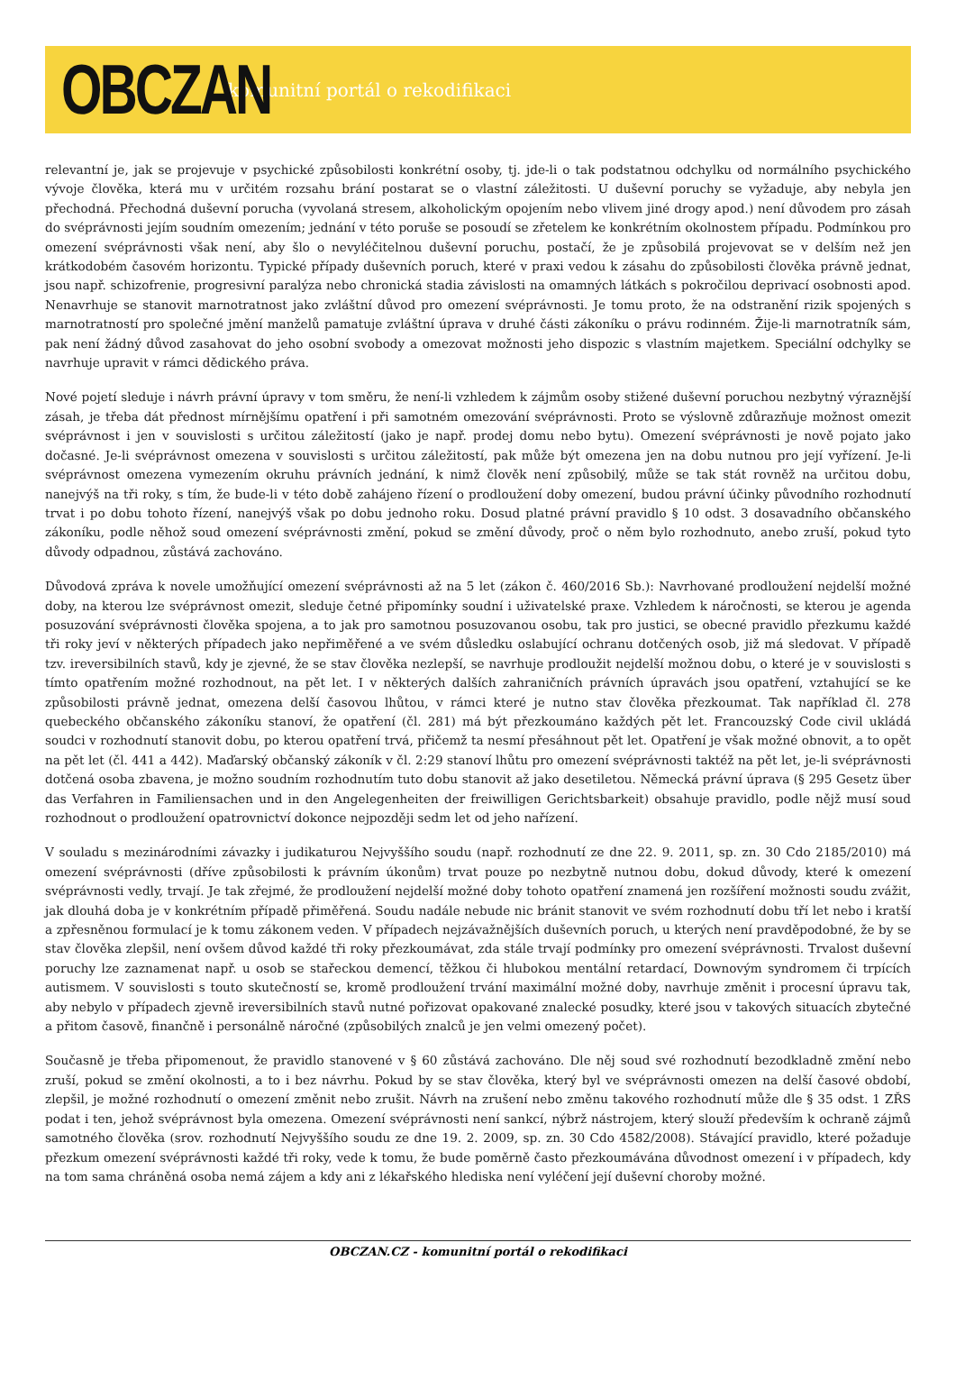OBCZAN
komunitní portál o rekodifikaci
relevantní je, jak se projevuje v psychické způsobilosti konkrétní osoby, tj. jde-li o tak podstatnou odchylku od normálního psychického vývoje člověka, která mu v určitém rozsahu brání postarat se o vlastní záležitosti. U duševní poruchy se vyžaduje, aby nebyla jen přechodná. Přechodná duševní porucha (vyvolaná stresem, alkoholickým opojením nebo vlivem jiné drogy apod.) není důvodem pro zásah do svéprávnosti jejím soudním omezením; jednání v této poruše se posoudí se zřetelem ke konkrétním okolnostem případu. Podmínkou pro omezení svéprávnosti však není, aby šlo o nevyléčitelnou duševní poruchu, postačí, že je způsobilá projevovat se v delším než jen krátkodobém časovém horizontu. Typické případy duševních poruch, které v praxi vedou k zásahu do způsobilosti člověka právně jednat, jsou např. schizofrenie, progresivní paralýza nebo chronická stadia závislosti na omamných látkách s pokročilou deprivací osobnosti apod. Nenavrhuje se stanovit marnotratnost jako zvláštní důvod pro omezení svéprávnosti. Je tomu proto, že na odstranění rizik spojených s marnotratností pro společné jmění manželů pamatuje zvláštní úprava v druhé části zákoníku o právu rodinném. Žije-li marnotratník sám, pak není žádný důvod zasahovat do jeho osobní svobody a omezovat možnosti jeho dispozic s vlastním majetkem. Speciální odchylky se navrhuje upravit v rámci dědického práva.
Nové pojetí sleduje i návrh právní úpravy v tom směru, že není-li vzhledem k zájmům osoby stižené duševní poruchou nezbytný výraznější zásah, je třeba dát přednost mírnějšímu opatření i při samotném omezování svéprávnosti. Proto se výslovně zdůrazňuje možnost omezit svéprávnost i jen v souvislosti s určitou záležitostí (jako je např. prodej domu nebo bytu). Omezení svéprávnosti je nově pojato jako dočasné. Je-li svéprávnost omezena v souvislosti s určitou záležitostí, pak může být omezena jen na dobu nutnou pro její vyřízení. Je-li svéprávnost omezena vymezením okruhu právních jednání, k nimž člověk není způsobilý, může se tak stát rovněž na určitou dobu, nanejvýš na tři roky, s tím, že bude-li v této době zahájeno řízení o prodloužení doby omezení, budou právní účinky původního rozhodnutí trvat i po dobu tohoto řízení, nanejvýš však po dobu jednoho roku. Dosud platné právní pravidlo § 10 odst. 3 dosavadního občanského zákoníku, podle něhož soud omezení svéprávnosti změní, pokud se změní důvody, proč o něm bylo rozhodnuto, anebo zruší, pokud tyto důvody odpadnou, zůstává zachováno.
Důvodová zpráva k novele umožňující omezení svéprávnosti až na 5 let (zákon č. 460/2016 Sb.): Navrhované prodloužení nejdelší možné doby, na kterou lze svéprávnost omezit, sleduje četné připomínky soudní i uživatelské praxe. Vzhledem k náročnosti, se kterou je agenda posuzování svéprávnosti člověka spojena, a to jak pro samotnou posuzovanou osobu, tak pro justici, se obecné pravidlo přezkumu každé tři roky jeví v některých případech jako nepřiměřené a ve svém důsledku oslabující ochranu dotčených osob, již má sledovat. V případě tzv. ireversibilních stavů, kdy je zjevné, že se stav člověka nezlepší, se navrhuje prodloužit nejdelší možnou dobu, o které je v souvislosti s tímto opatřením možné rozhodnout, na pět let. I v některých dalších zahraničních právních úpravách jsou opatření, vztahující se ke způsobilosti právně jednat, omezena delší časovou lhůtou, v rámci které je nutno stav člověka přezkoumat. Tak například čl. 278 quebeckého občanského zákoníku stanoví, že opatření (čl. 281) má být přezkoumáno každých pět let. Francouzský Code civil ukládá soudci v rozhodnutí stanovit dobu, po kterou opatření trvá, přičemž ta nesmí přesáhnout pět let. Opatření je však možné obnovit, a to opět na pět let (čl. 441 a 442). Maďarský občanský zákoník v čl. 2:29 stanoví lhůtu pro omezení svéprávnosti taktéž na pět let, je-li svéprávnosti dotčená osoba zbavena, je možno soudním rozhodnutím tuto dobu stanovit až jako desetiletou. Německá právní úprava (§ 295 Gesetz über das Verfahren in Familiensachen und in den Angelegenheiten der freiwilligen Gerichtsbarkeit) obsahuje pravidlo, podle nějž musí soud rozhodnout o prodloužení opatrovnictví dokonce nejpozději sedm let od jeho nařízení.
V souladu s mezinárodními závazky i judikaturou Nejvyššího soudu (např. rozhodnutí ze dne 22. 9. 2011, sp. zn. 30 Cdo 2185/2010) má omezení svéprávnosti (dříve způsobilosti k právním úkonům) trvat pouze po nezbytně nutnou dobu, dokud důvody, které k omezení svéprávnosti vedly, trvají. Je tak zřejmé, že prodloužení nejdelší možné doby tohoto opatření znamená jen rozšíření možnosti soudu zvážit, jak dlouhá doba je v konkrétním případě přiměřená. Soudu nadále nebude nic bránit stanovit ve svém rozhodnutí dobu tří let nebo i kratší a zpřesněnou formulací je k tomu zákonem veden. V případech nejzávažnějších duševních poruch, u kterých není pravděpodobné, že by se stav člověka zlepšil, není ovšem důvod každé tři roky přezkoumávat, zda stále trvají podmínky pro omezení svéprávnosti. Trvalost duševní poruchy lze zaznamenat např. u osob se stařeckou demencí, těžkou či hlubokou mentální retardací, Downovým syndromem či trpících autismem. V souvislosti s touto skutečností se, kromě prodloužení trvání maximální možné doby, navrhuje změnit i procesní úpravu tak, aby nebylo v případech zjevně ireversibilních stavů nutné pořizovat opakované znalecké posudky, které jsou v takových situacích zbytečné a přitom časově, finančně i personálně náročné (způsobilých znalců je jen velmi omezený počet).
Současně je třeba připomenout, že pravidlo stanovené v § 60 zůstává zachováno. Dle něj soud své rozhodnutí bezodkladně změní nebo zruší, pokud se změní okolnosti, a to i bez návrhu. Pokud by se stav člověka, který byl ve svéprávnosti omezen na delší časové období, zlepšil, je možné rozhodnutí o omezení změnit nebo zrušit. Návrh na zrušení nebo změnu takového rozhodnutí může dle § 35 odst. 1 ZŘS podat i ten, jehož svéprávnost byla omezena. Omezení svéprávnosti není sankcí, nýbrž nástrojem, který slouží především k ochraně zájmů samotného člověka (srov. rozhodnutí Nejvyššího soudu ze dne 19. 2. 2009, sp. zn. 30 Cdo 4582/2008). Stávající pravidlo, které požaduje přezkum omezení svéprávnosti každé tři roky, vede k tomu, že bude poměrně často přezkoumávána důvodnost omezení i v případech, kdy na tom sama chráněná osoba nemá zájem a kdy ani z lékařského hlediska není vyléčení její duševní choroby možné.
OBCZAN.CZ - komunitní portál o rekodifikaci